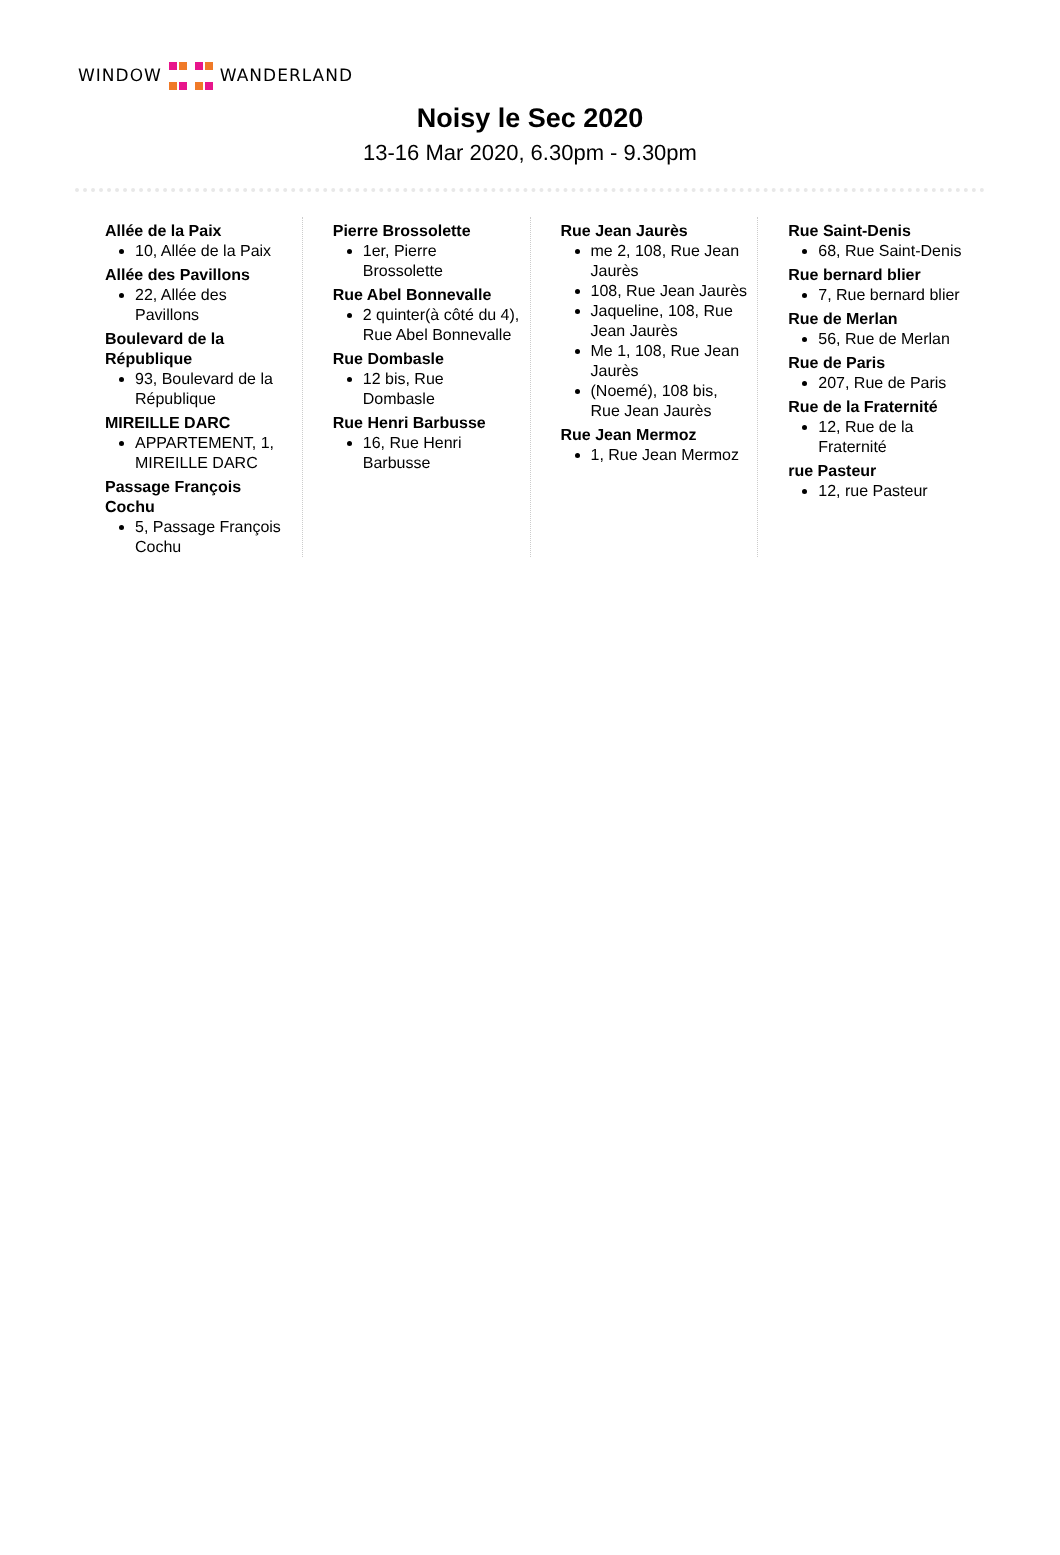WINDOW
WANDERLAND
Noisy le Sec 2020
13-16 Mar 2020, 6.30pm - 9.30pm
Allée de la Paix
10, Allée de la Paix
Allée des Pavillons
22, Allée des Pavillons
Boulevard de la République
93, Boulevard de la République
MIREILLE DARC
APPARTEMENT, 1, MIREILLE DARC
Passage François Cochu
5, Passage François Cochu
Pierre Brossolette
1er, Pierre Brossolette
Rue Abel Bonnevalle
2 quinter(à côté du 4), Rue Abel Bonnevalle
Rue Dombasle
12 bis, Rue Dombasle
Rue Henri Barbusse
16, Rue Henri Barbusse
Rue Jean Jaurès
me 2, 108, Rue Jean Jaurès
108, Rue Jean Jaurès
Jaqueline, 108, Rue Jean Jaurès
Me 1, 108, Rue Jean Jaurès
(Noemé), 108 bis, Rue Jean Jaurès
Rue Jean Mermoz
1, Rue Jean Mermoz
Rue Saint-Denis
68, Rue Saint-Denis
Rue bernard blier
7, Rue bernard blier
Rue de Merlan
56, Rue de Merlan
Rue de Paris
207, Rue de Paris
Rue de la Fraternité
12, Rue de la Fraternité
rue Pasteur
12, rue Pasteur